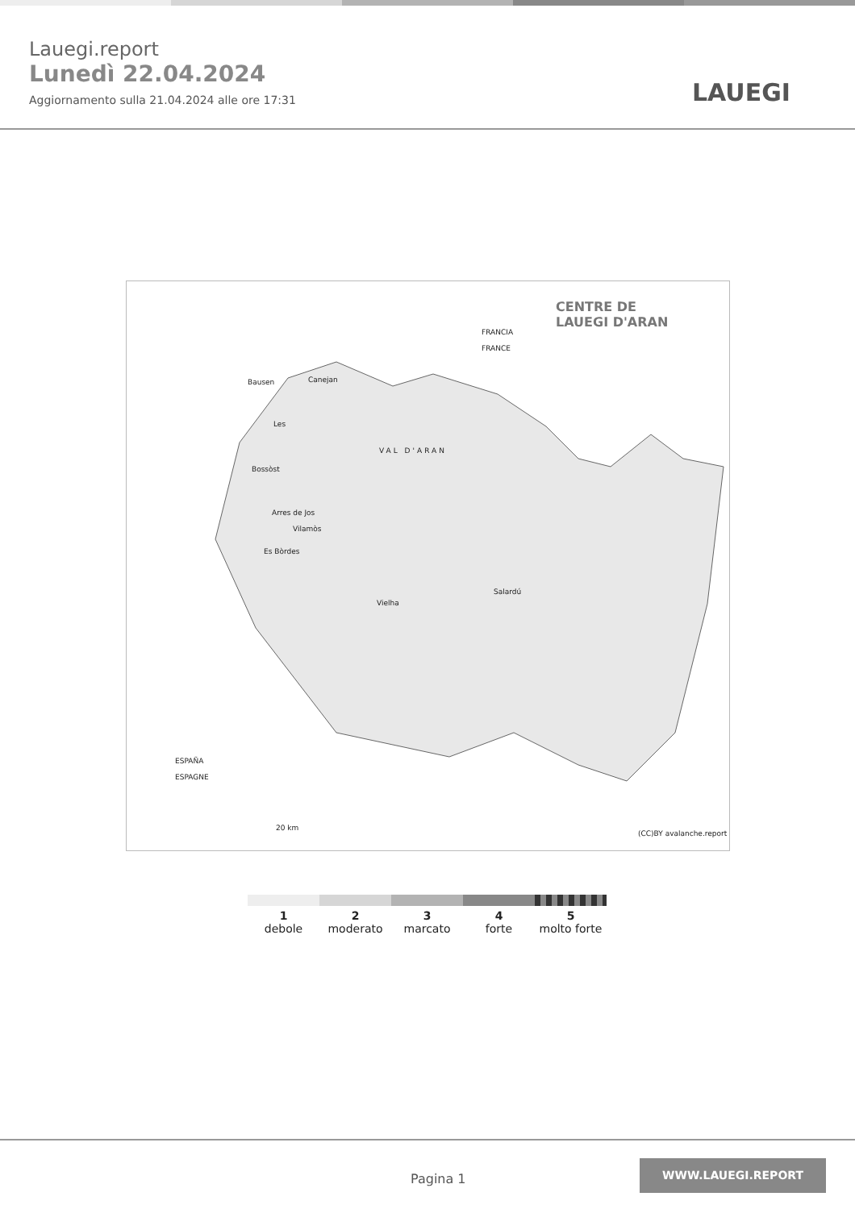Lauegi.report
Lunedì 22.04.2024
Aggiornamento sulla 21.04.2024 alle ore 17:31
LAUEGI
CENTRE DE
LAUEGI D'ARAN
FRANCIA
FRANCE
Bausen Canejan
Les
VAL D'ARAN
Bossòst
Arres de Jos
Vilamòs
Es Bòrdes
Salardú
Vielha
ESPAÑA
ESPAGNE
20 km
(CC)BY avalanche.report
1
debole
2
moderato
3
marcato
4
forte
5
molto forte
Pagina 1
WWW.LAUEGI.REPORT